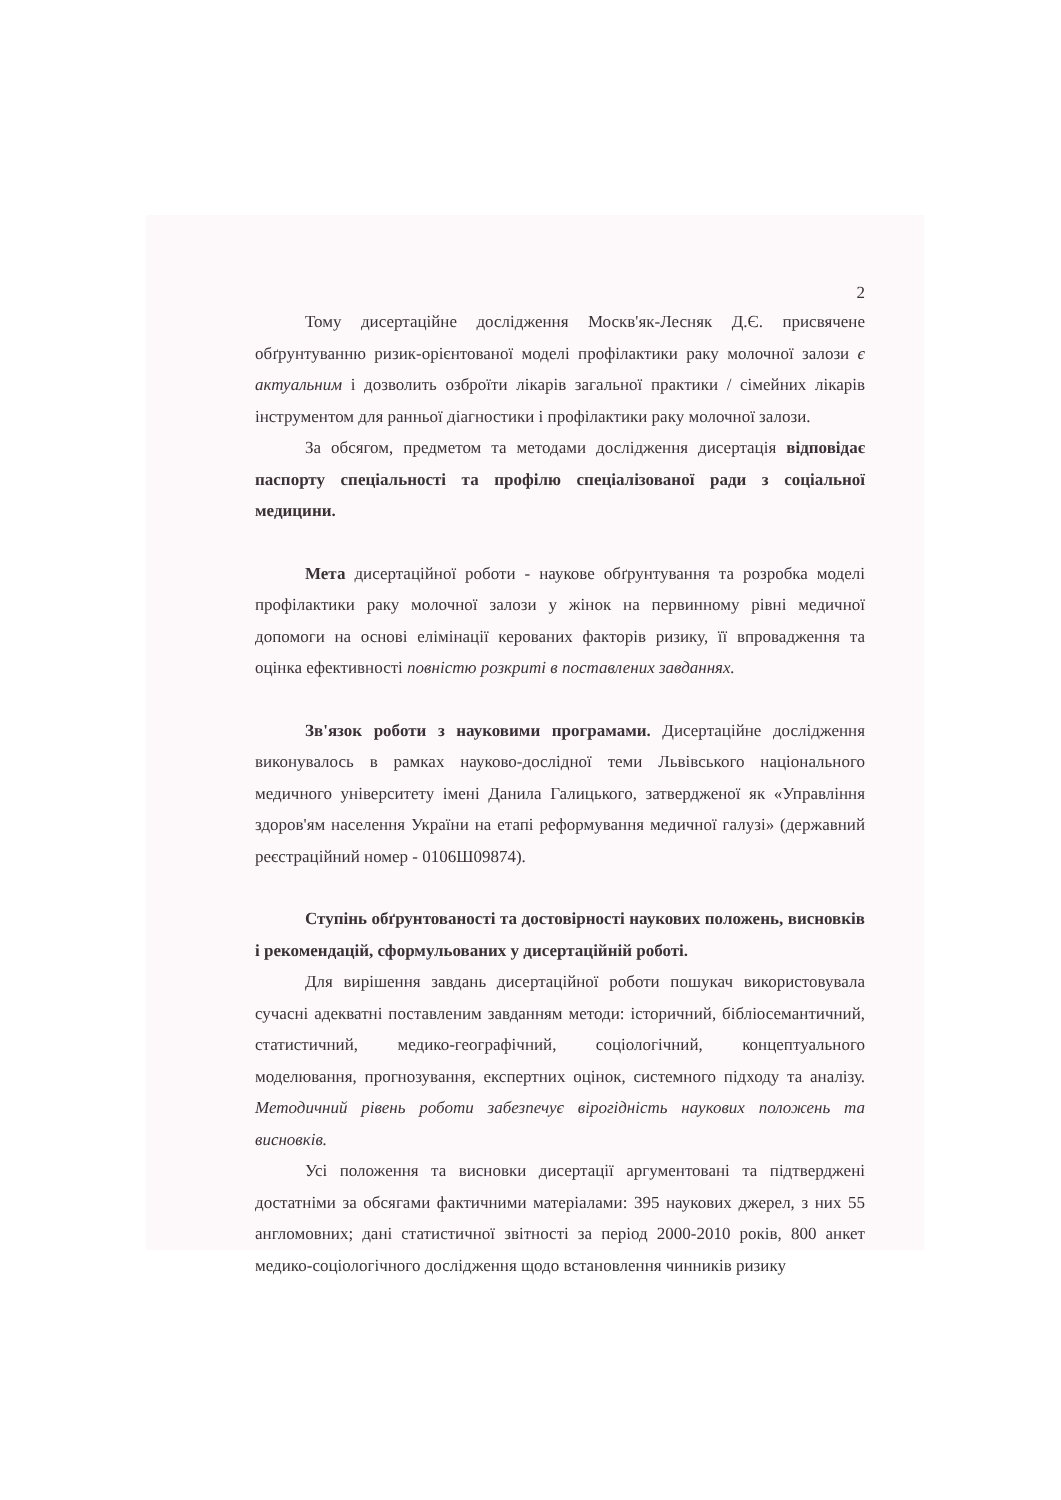2
Тому дисертаційне дослідження Москв'як-Лесняк Д.Є. присвячене обґрунтуванню ризик-орієнтованої моделі профілактики раку молочної залози є актуальним і дозволить озброїти лікарів загальної практики / сімейних лікарів інструментом для ранньої діагностики і профілактики раку молочної залози.
За обсягом, предметом та методами дослідження дисертація відповідає паспорту спеціальності та профілю спеціалізованої ради з соціальної медицини.
Мета дисертаційної роботи - наукове обґрунтування та розробка моделі профілактики раку молочної залози у жінок на первинному рівні медичної допомоги на основі елімінації керованих факторів ризику, її впровадження та оцінка ефективності повністю розкриті в поставлених завданнях.
Зв'язок роботи з науковими програмами. Дисертаційне дослідження виконувалось в рамках науково-дослідної теми Львівського національного медичного університету імені Данила Галицького, затвердженої як «Управління здоров'ям населення України на етапі реформування медичної галузі» (державний реєстраційний номер - 0106Ш09874).
Ступінь обґрунтованості та достовірності наукових положень, висновків і рекомендацій, сформульованих у дисертаційній роботі.
Для вирішення завдань дисертаційної роботи пошукач використовувала сучасні адекватні поставленим завданням методи: історичний, бібліосемантичний, статистичний, медико-географічний, соціологічний, концептуального моделювання, прогнозування, експертних оцінок, системного підходу та аналізу. Методичний рівень роботи забезпечує вірогідність наукових положень та висновків.
Усі положення та висновки дисертації аргументовані та підтверджені достатніми за обсягами фактичними матеріалами: 395 наукових джерел, з них 55 англомовних; дані статистичної звітності за період 2000-2010 років, 800 анкет медико-соціологічного дослідження щодо встановлення чинників ризику